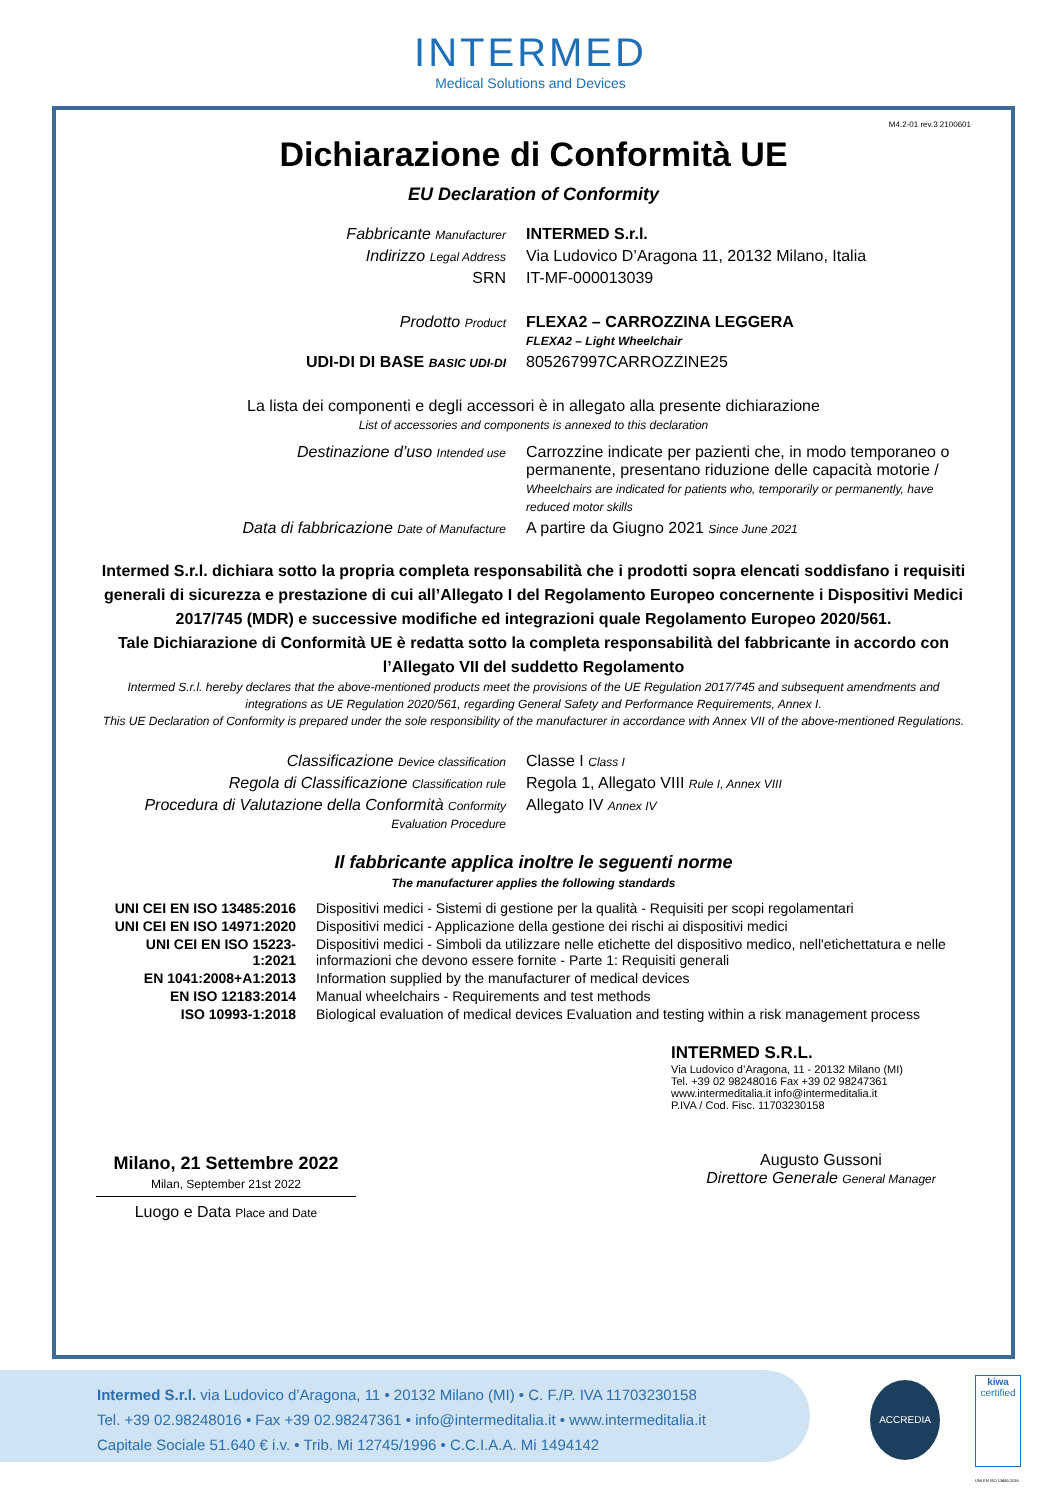INTERMED
Medical Solutions and Devices
M4.2-01 rev.3 2100601
Dichiarazione di Conformità UE
EU Declaration of Conformity
| Fabbricante Manufacturer | INTERMED S.r.l. |
| Indirizzo Legal Address | Via Ludovico D’Aragona 11, 20132 Milano, Italia |
| SRN | IT-MF-000013039 |
| Prodotto Product | FLEXA2 – CARROZZINA LEGGERA FLEXA2 – Light Wheelchair |
| UDI-DI DI BASE BASIC UDI-DI | 805267997CARROZZINE25 |
La lista dei componenti e degli accessori è in allegato alla presente dichiarazione
List of accessories and components is annexed to this declaration
| Destinazione d’uso Intended use | Carrozzine indicate per pazienti che, in modo temporaneo o permanente, presentano riduzione delle capacità motorie / Wheelchairs are indicated for patients who, temporarily or permanently, have reduced motor skills |
| Data di fabbricazione Date of Manufacture | A partire da Giugno 2021 Since June 2021 |
Intermed S.r.l. dichiara sotto la propria completa responsabilità che i prodotti sopra elencati soddisfano i requisiti generali di sicurezza e prestazione di cui all’Allegato I del Regolamento Europeo concernente i Dispositivi Medici 2017/745 (MDR) e successive modifiche ed integrazioni quale Regolamento Europeo 2020/561.
Tale Dichiarazione di Conformità UE è redatta sotto la completa responsabilità del fabbricante in accordo con l’Allegato VII del suddetto Regolamento
Intermed S.r.l. hereby declares that the above-mentioned products meet the provisions of the UE Regulation 2017/745 and subsequent amendments and integrations as UE Regulation 2020/561, regarding General Safety and Performance Requirements, Annex I.
This UE Declaration of Conformity is prepared under the sole responsibility of the manufacturer in accordance with Annex VII of the above-mentioned Regulations.
| Classificazione Device classification | Classe I Class I |
| Regola di Classificazione Classification rule | Regola 1, Allegato VIII Rule I, Annex VIII |
| Procedura di Valutazione della Conformità Conformity Evaluation Procedure | Allegato IV Annex IV |
Il fabbricante applica inoltre le seguenti norme
The manufacturer applies the following standards
| UNI CEI EN ISO 13485:2016 | Dispositivi medici - Sistemi di gestione per la qualità - Requisiti per scopi regolamentari |
| UNI CEI EN ISO 14971:2020 | Dispositivi medici - Applicazione della gestione dei rischi ai dispositivi medici |
| UNI CEI EN ISO 15223-1:2021 | Dispositivi medici - Simboli da utilizzare nelle etichette del dispositivo medico, nell'etichettatura e nelle informazioni che devono essere fornite - Parte 1: Requisiti generali |
| EN 1041:2008+A1:2013 | Information supplied by the manufacturer of medical devices |
| EN ISO 12183:2014 | Manual wheelchairs - Requirements and test methods |
| ISO 10993-1:2018 | Biological evaluation of medical devices Evaluation and testing within a risk management process |
Milano, 21 Settembre 2022
Milan, September 21st 2022
Luogo e Data Place and Date
INTERMED S.R.L.
Via Ludovico d’Aragona, 11 - 20132 Milano (MI)
Tel. +39 02 98248016 Fax +39 02 98247361
www.intermeditalia.it info@intermeditalia.it
P.IVA / Cod. Fisc. 11703230158
Augusto Gussoni
Direttore Generale General Manager
Intermed S.r.l. via Ludovico d’Aragona, 11 • 20132 Milano (MI) • C. F./P. IVA 11703230158
Tel. +39 02.98248016 • Fax +39 02.98247361 • info@intermeditalia.it • www.intermeditalia.it
Capitale Sociale 51.640 € i.v. • Trib. Mi 12745/1996 • C.C.I.A.A. Mi 1494142
ACCREDIA
kiwa
certified
UNI EN ISO 13485:2016